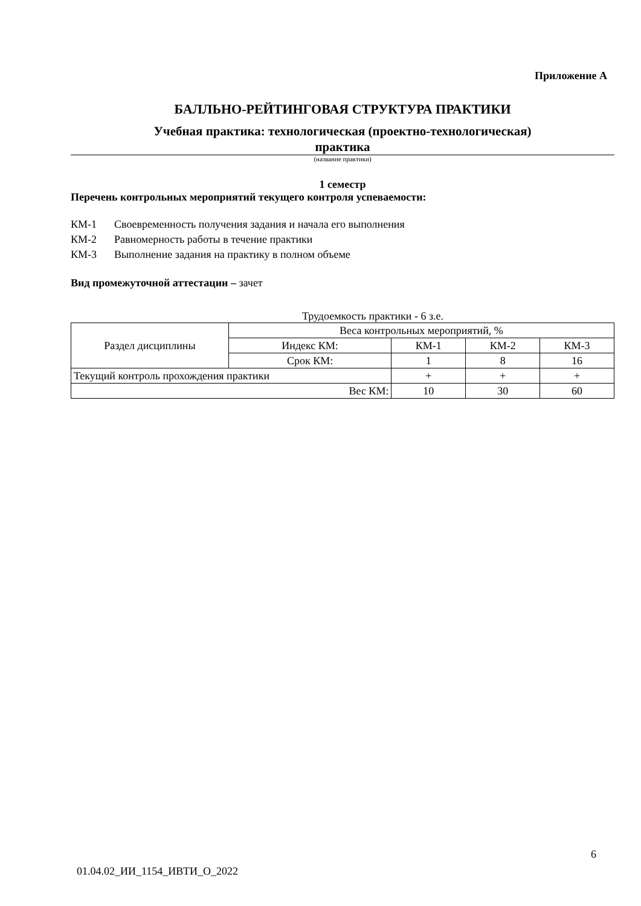Приложение А
БАЛЛЬНО-РЕЙТИНГОВАЯ СТРУКТУРА ПРАКТИКИ
Учебная практика: технологическая (проектно-технологическая)
практика
(название практики)
1 семестр
Перечень контрольных мероприятий текущего контроля успеваемости:
КМ-1 Своевременность получения задания и начала его выполнения
КМ-2 Равномерность работы в течение практики
КМ-3 Выполнение задания на практику в полном объеме
Вид промежуточной аттестации – зачет
Трудоемкость практики - 6 з.е.
| Раздел дисциплины | Веса контрольных мероприятий, % | | | |
| | Индекс КМ: | КМ-1 | КМ-2 | КМ-3 |
| | Срок КМ: | 1 | 8 | 16 |
| Текущий контроль прохождения практики | | + | + | + |
| Вес КМ: | | 10 | 30 | 60 |
6
01.04.02_ИИ_1154_ИВТИ_О_2022